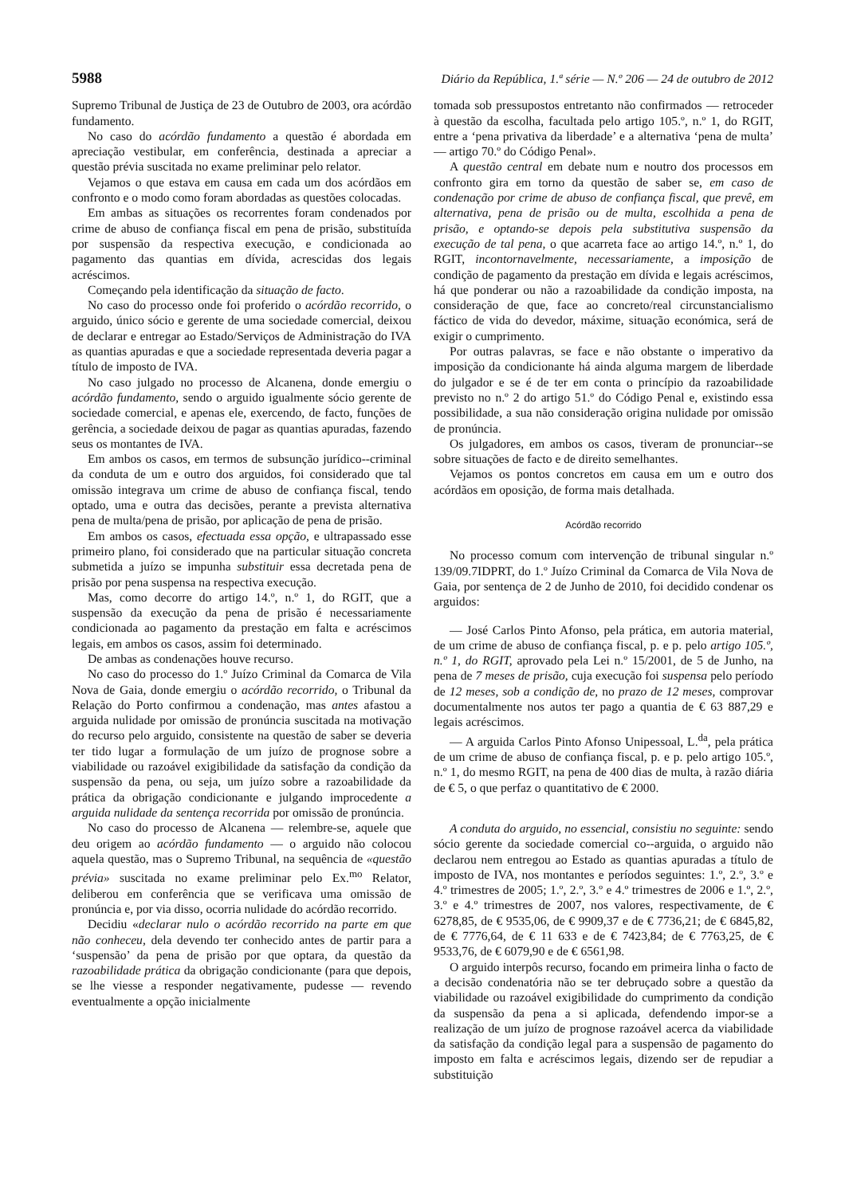5988 Diário da República, 1.ª série — N.º 206 — 24 de outubro de 2012
Supremo Tribunal de Justiça de 23 de Outubro de 2003, ora acórdão fundamento.
No caso do acórdão fundamento a questão é abordada em apreciação vestibular, em conferência, destinada a apreciar a questão prévia suscitada no exame preliminar pelo relator.
Vejamos o que estava em causa em cada um dos acórdãos em confronto e o modo como foram abordadas as questões colocadas.
Em ambas as situações os recorrentes foram condenados por crime de abuso de confiança fiscal em pena de prisão, substituída por suspensão da respectiva execução, e condicionada ao pagamento das quantias em dívida, acrescidas dos legais acréscimos.
Começando pela identificação da situação de facto.
No caso do processo onde foi proferido o acórdão recorrido, o arguido, único sócio e gerente de uma sociedade comercial, deixou de declarar e entregar ao Estado/Serviços de Administração do IVA as quantias apuradas e que a sociedade representada deveria pagar a título de imposto de IVA.
No caso julgado no processo de Alcanena, donde emergiu o acórdão fundamento, sendo o arguido igualmente sócio gerente de sociedade comercial, e apenas ele, exercendo, de facto, funções de gerência, a sociedade deixou de pagar as quantias apuradas, fazendo seus os montantes de IVA.
Em ambos os casos, em termos de subsunção jurídico--criminal da conduta de um e outro dos arguidos, foi considerado que tal omissão integrava um crime de abuso de confiança fiscal, tendo optado, uma e outra das decisões, perante a prevista alternativa pena de multa/pena de prisão, por aplicação de pena de prisão.
Em ambos os casos, efectuada essa opção, e ultrapassado esse primeiro plano, foi considerado que na particular situação concreta submetida a juízo se impunha substituir essa decretada pena de prisão por pena suspensa na respectiva execução.
Mas, como decorre do artigo 14.º, n.º 1, do RGIT, que a suspensão da execução da pena de prisão é necessariamente condicionada ao pagamento da prestação em falta e acréscimos legais, em ambos os casos, assim foi determinado.
De ambas as condenações houve recurso.
No caso do processo do 1.º Juízo Criminal da Comarca de Vila Nova de Gaia, donde emergiu o acórdão recorrido, o Tribunal da Relação do Porto confirmou a condenação, mas antes afastou a arguida nulidade por omissão de pronúncia suscitada na motivação do recurso pelo arguido, consistente na questão de saber se deveria ter tido lugar a formulação de um juízo de prognose sobre a viabilidade ou razoável exigibilidade da satisfação da condição da suspensão da pena, ou seja, um juízo sobre a razoabilidade da prática da obrigação condicionante e julgando improcedente a arguida nulidade da sentença recorrida por omissão de pronúncia.
No caso do processo de Alcanena — relembre-se, aquele que deu origem ao acórdão fundamento — o arguido não colocou aquela questão, mas o Supremo Tribunal, na sequência de «questão prévia» suscitada no exame preliminar pelo Ex.<sup>mo</sup> Relator, deliberou em conferência que se verificava uma omissão de pronúncia e, por via disso, ocorria nulidade do acórdão recorrido.
Decidiu «declarar nulo o acórdão recorrido na parte em que não conheceu, dela devendo ter conhecido antes de partir para a ‘suspensão’ da pena de prisão por que optara, da questão da razoabilidade prática da obrigação condicionante (para que depois, se lhe viesse a responder negativamente, pudesse — revendo eventualmente a opção inicialmente
tomada sob pressupostos entretanto não confirmados — retroceder à questão da escolha, facultada pelo artigo 105.º, n.º 1, do RGIT, entre a ‘pena privativa da liberdade’ e a alternativa ‘pena de multa’ — artigo 70.º do Código Penal».
A questão central em debate num e noutro dos processos em confronto gira em torno da questão de saber se, em caso de condenação por crime de abuso de confiança fiscal, que prevê, em alternativa, pena de prisão ou de multa, escolhida a pena de prisão, e optando-se depois pela substitutiva suspensão da execução de tal pena, o que acarreta face ao artigo 14.º, n.º 1, do RGIT, incontornavelmente, necessariamente, a imposição de condição de pagamento da prestação em dívida e legais acréscimos, há que ponderar ou não a razoabilidade da condição imposta, na consideração de que, face ao concreto/real circunstancialismo fáctico de vida do devedor, máxime, situação económica, será de exigir o cumprimento.
Por outras palavras, se face e não obstante o imperativo da imposição da condicionante há ainda alguma margem de liberdade do julgador e se é de ter em conta o princípio da razoabilidade previsto no n.º 2 do artigo 51.º do Código Penal e, existindo essa possibilidade, a sua não consideração origina nulidade por omissão de pronúncia.
Os julgadores, em ambos os casos, tiveram de pronunciar--se sobre situações de facto e de direito semelhantes.
Vejamos os pontos concretos em causa em um e outro dos acórdãos em oposição, de forma mais detalhada.
Acórdão recorrido
No processo comum com intervenção de tribunal singular n.º 139/09.7IDPRT, do 1.º Juízo Criminal da Comarca de Vila Nova de Gaia, por sentença de 2 de Junho de 2010, foi decidido condenar os arguidos:
— José Carlos Pinto Afonso, pela prática, em autoria material, de um crime de abuso de confiança fiscal, p. e p. pelo artigo 105.º, n.º 1, do RGIT, aprovado pela Lei n.º 15/2001, de 5 de Junho, na pena de 7 meses de prisão, cuja execução foi suspensa pelo período de 12 meses, sob a condição de, no prazo de 12 meses, comprovar documentalmente nos autos ter pago a quantia de € 63 887,29 e legais acréscimos.
— A arguida Carlos Pinto Afonso Unipessoal, L.<sup>da</sup>, pela prática de um crime de abuso de confiança fiscal, p. e p. pelo artigo 105.º, n.º 1, do mesmo RGIT, na pena de 400 dias de multa, à razão diária de € 5, o que perfaz o quantitativo de € 2000.
A conduta do arguido, no essencial, consistiu no seguinte: sendo sócio gerente da sociedade comercial co--arguida, o arguido não declarou nem entregou ao Estado as quantias apuradas a título de imposto de IVA, nos montantes e períodos seguintes: 1.º, 2.º, 3.º e 4.º trimestres de 2005; 1.º, 2.º, 3.º e 4.º trimestres de 2006 e 1.º, 2.º, 3.º e 4.º trimestres de 2007, nos valores, respectivamente, de € 6278,85, de € 9535,06, de € 9909,37 e de € 7736,21; de € 6845,82, de € 7776,64, de € 11 633 e de € 7423,84; de € 7763,25, de € 9533,76, de € 6079,90 e de € 6561,98.
O arguido interpôs recurso, focando em primeira linha o facto de a decisão condenatória não se ter debruçado sobre a questão da viabilidade ou razoável exigibilidade do cumprimento da condição da suspensão da pena a si aplicada, defendendo impor-se a realização de um juízo de prognose razoável acerca da viabilidade da satisfação da condição legal para a suspensão de pagamento do imposto em falta e acréscimos legais, dizendo ser de repudiar a substituição